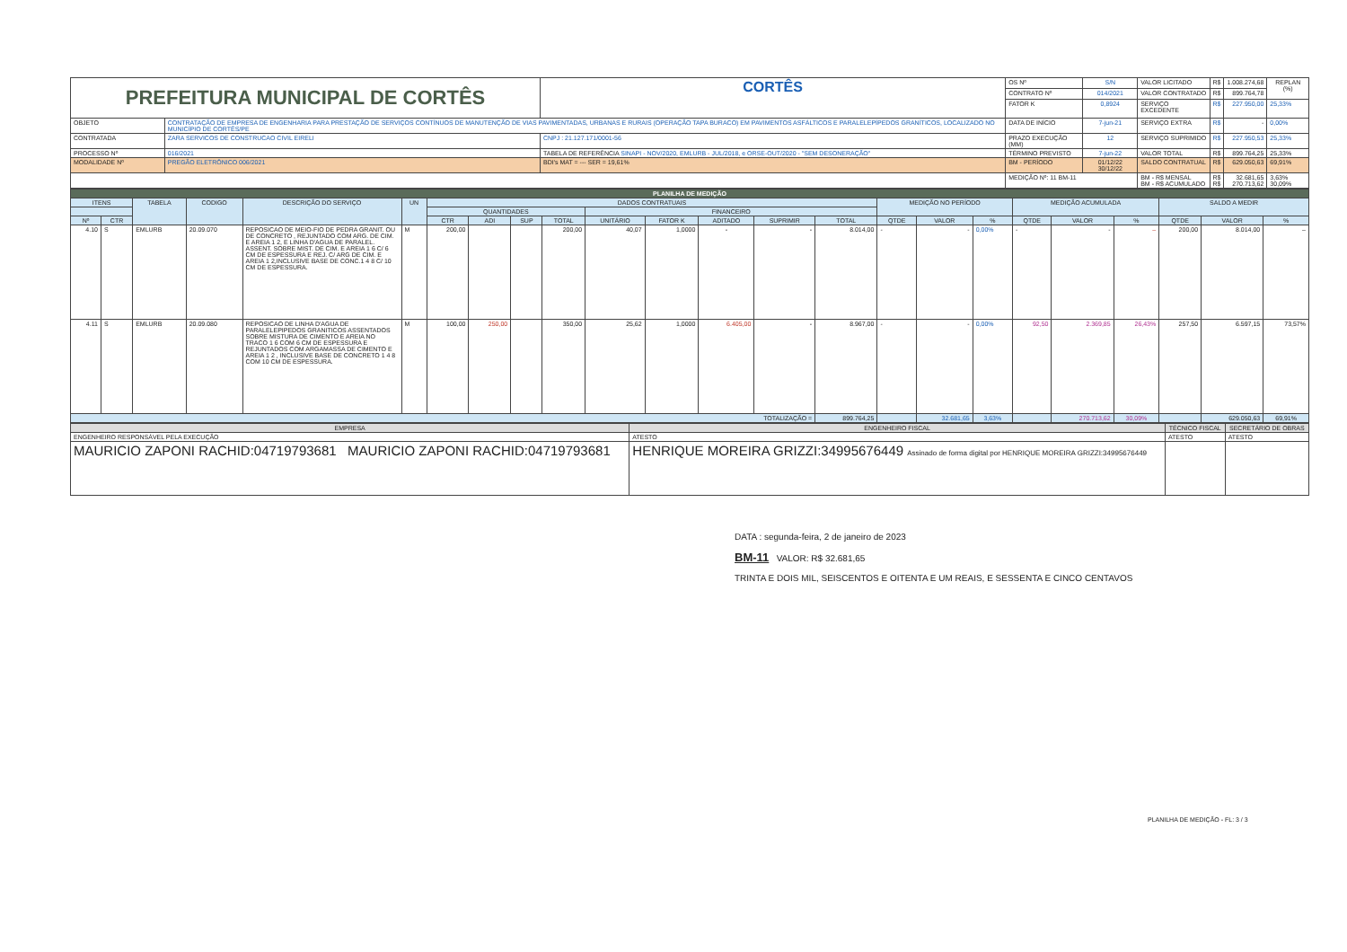| PREFEITURA MUNICIPAL DE CORTÊS | | CORTÊS | OS Nº | S/N | VALOR LICITADO | R$ | 1.008.274,68 | REPLAN (%) |
| | | | CONTRATO Nº | 014/2021 | VALOR CONTRATADO | R$ | 899.764,78 | |
| | | | FATOR K | 0,8924 | SERVIÇO EXCEDENTE | R$ | 227.950,00 | 25,33% |
| OBJETO | CONTRATAÇÃO DE EMPRESA DE ENGENHARIA PARA PRESTAÇÃO DE SERVIÇOS CONTÍNUOS DE MANUTENÇÃO DE VIAS PAVIMENTADAS, URBANAS E RURAIS (OPERAÇÃO TAPA BURACO) EM PAVIMENTOS ASFÁLTICOS E PARALELEPÍPEDOS GRANÍTICOS, LOCALIZADO NO MUNICÍPIO DE CORTÊS/PE | | DATA DE INÍCIO | 7-jun-21 | SERVIÇO EXTRA | R$ | - | 0,00% |
| CONTRATADA | ZARA SERVICOS DE CONSTRUCAO CIVIL EIRELI | CNPJ : 21.127.171/0001-56 | PRAZO EXECUÇÃO (MM) | 12 | SERVIÇO SUPRIMIDO | R$ | 227.950,53 | 25,33% |
| PROCESSO Nº | 016/2021 | TABELA DE REFERÊNCIA SINAPI - NOV/2020, EMLURB - JUL/2018, e ORSE-OUT/2020 - "SEM DESONERAÇÃO" | TÉRMINO PREVISTO | 7-jun-22 | VALOR TOTAL | R$ | 899.764,25 | 25,33% |
| MODALIDADE Nº | PREGÃO ELETRÔNICO 006/2021 | BDI's MAT = --- SER = 19,61% | BM - PERÍODO | 01/12/22 30/12/22 | SALDO CONTRATUAL | R$ | 629.050,63 | 69,91% |
| | | | MEDIÇÃO Nº: 11 BM-11 | | BM - R$ MENSAL BM - R$ ACUMULADO | R$ R$ | 32.681,65 270.713,62 | 3,63% 30,09% |
| PLANILHA DE MEDIÇÃO | | | | | | | | | | | | | | | | | | | | | | | |
| --- | --- | --- | --- | --- | --- | --- | --- | --- | --- | --- | --- | --- | --- | --- | --- | --- | --- | --- | --- | --- | --- | --- | --- |
| ITENS | | TABELA | CODIGO | DESCRIÇÃO DO SERVIÇO | UN | DADOS CONTRATUAIS | | | | | | | | | MEDIÇÃO NO PERÍODO | | | MEDIÇÃO ACUMULADA | | | SALDO A MEDIR | | |
| | | | | | | QUANTIDADES | | | | FINANCEIRO | | | | | | | | | | | | | |
| Nº | CTR | | | | | CTR | ADI | SUP | TOTAL | UNITÁRIO | FATOR K | ADITADO | SUPRIMIR | TOTAL | QTDE | VALOR | % | QTDE | VALOR | % | QTDE | VALOR | % |
| 4.10 | S | EMLURB | 20.09.070 | REPOSICAO DE MEIO-FIO DE PEDRA GRANIT. OU DE CONCRETO , REJUNTADO COM ARG. DE CIM. E AREIA 1 2, E LINHA D'AGUA DE PARALEL. ASSENT. SOBRE MIST. DE CIM. E AREIA 1 6 C/ 6 CM DE ESPESSURA E REJ. C/ ARG DE CIM. E AREIA 1 2,INCLUSIVE BASE DE CONC.1 4 8 C/ 10 CM DE ESPESSURA. | M | 200,00 | | | 200,00 | 40,07 | 1,0000 | - | - | 8.014,00 | - | - | 0,00% | - | - | – | 200,00 | 8.014,00 | – |
| 4.11 | S | EMLURB | 20.09.080 | REPOSICAO DE LINHA D'AGUA DE PARALELEPIPEDOS GRANITICOS ASSENTADOS SOBRE MISTURA DE CIMENTO E AREIA NO TRACO 1 6 COM 6 CM DE ESPESSURA E REJUNTADOS COM ARGAMASSA DE CIMENTO E AREIA 1 2 , INCLUSIVE BASE DE CONCRETO 1 4 8 COM 10 CM DE ESPESSURA. | M | 100,00 | 250,00 | | 350,00 | 25,62 | 1,0000 | 6.405,00 | - | 8.967,00 | - | - | 0,00% | 92,50 | 2.369,85 | 26,43% | 257,50 | 6.597,15 | 73,57% |
| TOTALIZAÇÃO = | | | | | | | | | | | | | | 899.764,25 | | 32.681,65 | 3,63% | | 270.713,62 | 30,09% | | 629.050,63 | 69,91% |
| EMPRESA | ENGENHEIRO FISCAL | TÉCNICO FISCAL | SECRETÁRIO DE OBRAS |
| ENGENHEIRO RESPONSÁVEL PELA EXECUÇÃO | ATESTO | ATESTO | ATESTO |
| MAURICIO ZAPONI RACHID:04719793681 MAURICIO ZAPONI RACHID:04719793681 | HENRIQUE MOREIRA GRIZZI:34995676449 Assinado de forma digital por HENRIQUE MOREIRA GRIZZI:34995676449 | | |
DATA : segunda-feira, 2 de janeiro de 2023
BM-11 VALOR: R$ 32.681,65
TRINTA E DOIS MIL, SEISCENTOS E OITENTA E UM REAIS, E SESSENTA E CINCO CENTAVOS
PLANILHA DE MEDIÇÃO - FL: 3 / 3